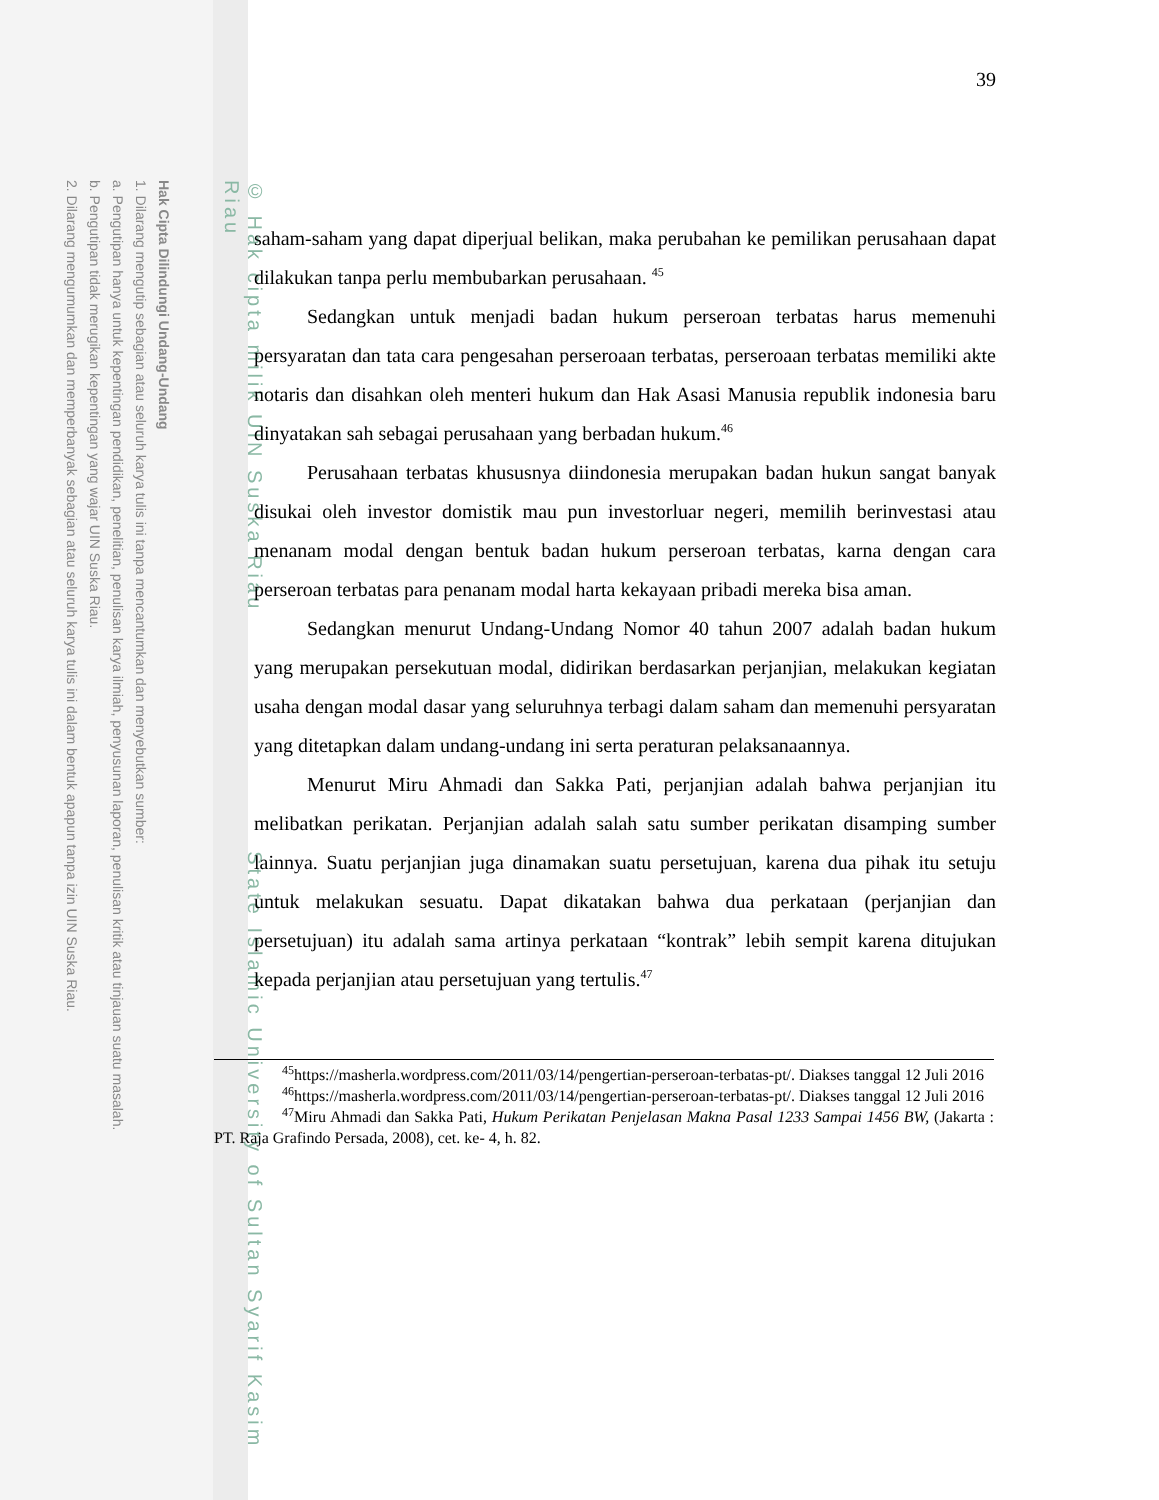Hak Cipta Dilindungi Undang-Undang
1. Dilarang mengutip sebagian atau seluruh karya tulis ini tanpa mencantumkan dan menyebutkan sumber:
a. Pengutipan hanya untuk kepentingan pendidikan, penelitian, penulisan karya ilmiah, penyusunan laporan, penulisan kritik atau tinjauan suatu masalah.
b. Pengutipan tidak merugikan kepentingan yang wajar UIN Suska Riau.
2. Dilarang mengumumkan dan memperbanyak sebagian atau seluruh karya tulis ini dalam bentuk apapun tanpa izin UIN Suska Riau.
© Hak cipta milik UIN Suska Riau State Islamic University of Sultan Syarif Kasim Riau
39
saham-saham yang dapat diperjual belikan, maka perubahan ke pemilikan perusahaan dapat dilakukan tanpa perlu membubarkan perusahaan. <sup>45</sup>
Sedangkan untuk menjadi badan hukum perseroan terbatas harus memenuhi persyaratan dan tata cara pengesahan perseroaan terbatas, perseroaan terbatas memiliki akte notaris dan disahkan oleh menteri hukum dan Hak Asasi Manusia republik indonesia baru dinyatakan sah sebagai perusahaan yang berbadan hukum.<sup>46</sup>
Perusahaan terbatas khususnya diindonesia merupakan badan hukun sangat banyak disukai oleh investor domistik mau pun investorluar negeri, memilih berinvestasi atau menanam modal dengan bentuk badan hukum perseroan terbatas, karna dengan cara perseroan terbatas para penanam modal harta kekayaan pribadi mereka bisa aman.
Sedangkan menurut Undang-Undang Nomor 40 tahun 2007 adalah badan hukum yang merupakan persekutuan modal, didirikan berdasarkan perjanjian, melakukan kegiatan usaha dengan modal dasar yang seluruhnya terbagi dalam saham dan memenuhi persyaratan yang ditetapkan dalam undang-undang ini serta peraturan pelaksanaannya.
Menurut Miru Ahmadi dan Sakka Pati, perjanjian adalah bahwa perjanjian itu melibatkan perikatan. Perjanjian adalah salah satu sumber perikatan disamping sumber lainnya. Suatu perjanjian juga dinamakan suatu persetujuan, karena dua pihak itu setuju untuk melakukan sesuatu. Dapat dikatakan bahwa dua perkataan (perjanjian dan persetujuan) itu adalah sama artinya perkataan “kontrak” lebih sempit karena ditujukan kepada perjanjian atau persetujuan yang tertulis.<sup>47</sup>
<sup>45</sup> https://masherla.wordpress.com/2011/03/14/pengertian-perseroan-terbatas-pt/. Diakses tanggal 12 Juli 2016
<sup>46</sup> https://masherla.wordpress.com/2011/03/14/pengertian-perseroan-terbatas-pt/. Diakses tanggal 12 Juli 2016
<sup>47</sup> Miru Ahmadi dan Sakka Pati, Hukum Perikatan Penjelasan Makna Pasal 1233 Sampai 1456 BW, (Jakarta : PT. Raja Grafindo Persada, 2008), cet. ke- 4, h. 82.